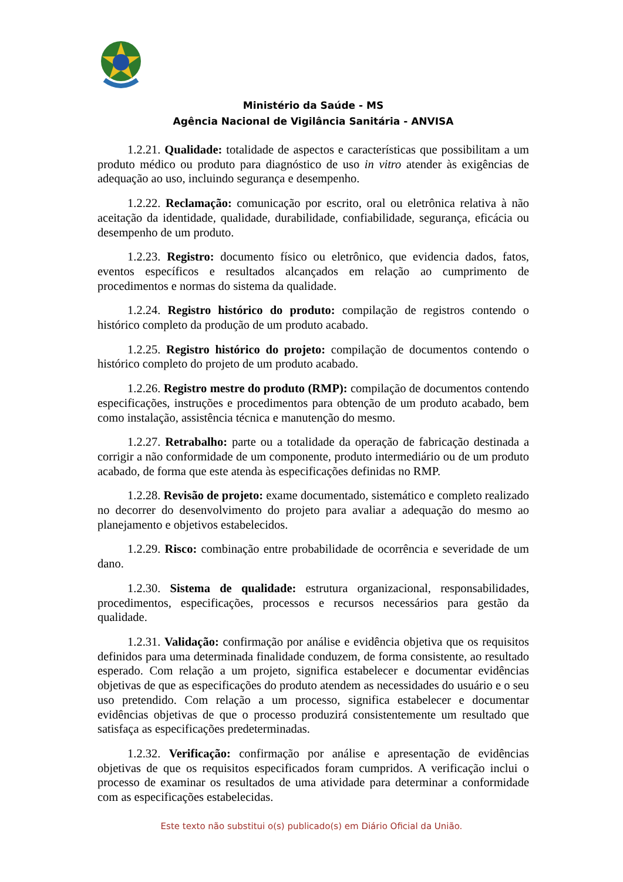Ministério da Saúde - MS
Agência Nacional de Vigilância Sanitária - ANVISA
1.2.21. Qualidade: totalidade de aspectos e características que possibilitam a um produto médico ou produto para diagnóstico de uso in vitro atender às exigências de adequação ao uso, incluindo segurança e desempenho.
1.2.22. Reclamação: comunicação por escrito, oral ou eletrônica relativa à não aceitação da identidade, qualidade, durabilidade, confiabilidade, segurança, eficácia ou desempenho de um produto.
1.2.23. Registro: documento físico ou eletrônico, que evidencia dados, fatos, eventos específicos e resultados alcançados em relação ao cumprimento de procedimentos e normas do sistema da qualidade.
1.2.24. Registro histórico do produto: compilação de registros contendo o histórico completo da produção de um produto acabado.
1.2.25. Registro histórico do projeto: compilação de documentos contendo o histórico completo do projeto de um produto acabado.
1.2.26. Registro mestre do produto (RMP): compilação de documentos contendo especificações, instruções e procedimentos para obtenção de um produto acabado, bem como instalação, assistência técnica e manutenção do mesmo.
1.2.27. Retrabalho: parte ou a totalidade da operação de fabricação destinada a corrigir a não conformidade de um componente, produto intermediário ou de um produto acabado, de forma que este atenda às especificações definidas no RMP.
1.2.28. Revisão de projeto: exame documentado, sistemático e completo realizado no decorrer do desenvolvimento do projeto para avaliar a adequação do mesmo ao planejamento e objetivos estabelecidos.
1.2.29. Risco: combinação entre probabilidade de ocorrência e severidade de um dano.
1.2.30. Sistema de qualidade: estrutura organizacional, responsabilidades, procedimentos, especificações, processos e recursos necessários para gestão da qualidade.
1.2.31. Validação: confirmação por análise e evidência objetiva que os requisitos definidos para uma determinada finalidade conduzem, de forma consistente, ao resultado esperado. Com relação a um projeto, significa estabelecer e documentar evidências objetivas de que as especificações do produto atendem as necessidades do usuário e o seu uso pretendido. Com relação a um processo, significa estabelecer e documentar evidências objetivas de que o processo produzirá consistentemente um resultado que satisfaça as especificações predeterminadas.
1.2.32. Verificação: confirmação por análise e apresentação de evidências objetivas de que os requisitos especificados foram cumpridos. A verificação inclui o processo de examinar os resultados de uma atividade para determinar a conformidade com as especificações estabelecidas.
Este texto não substitui o(s) publicado(s) em Diário Oficial da União.